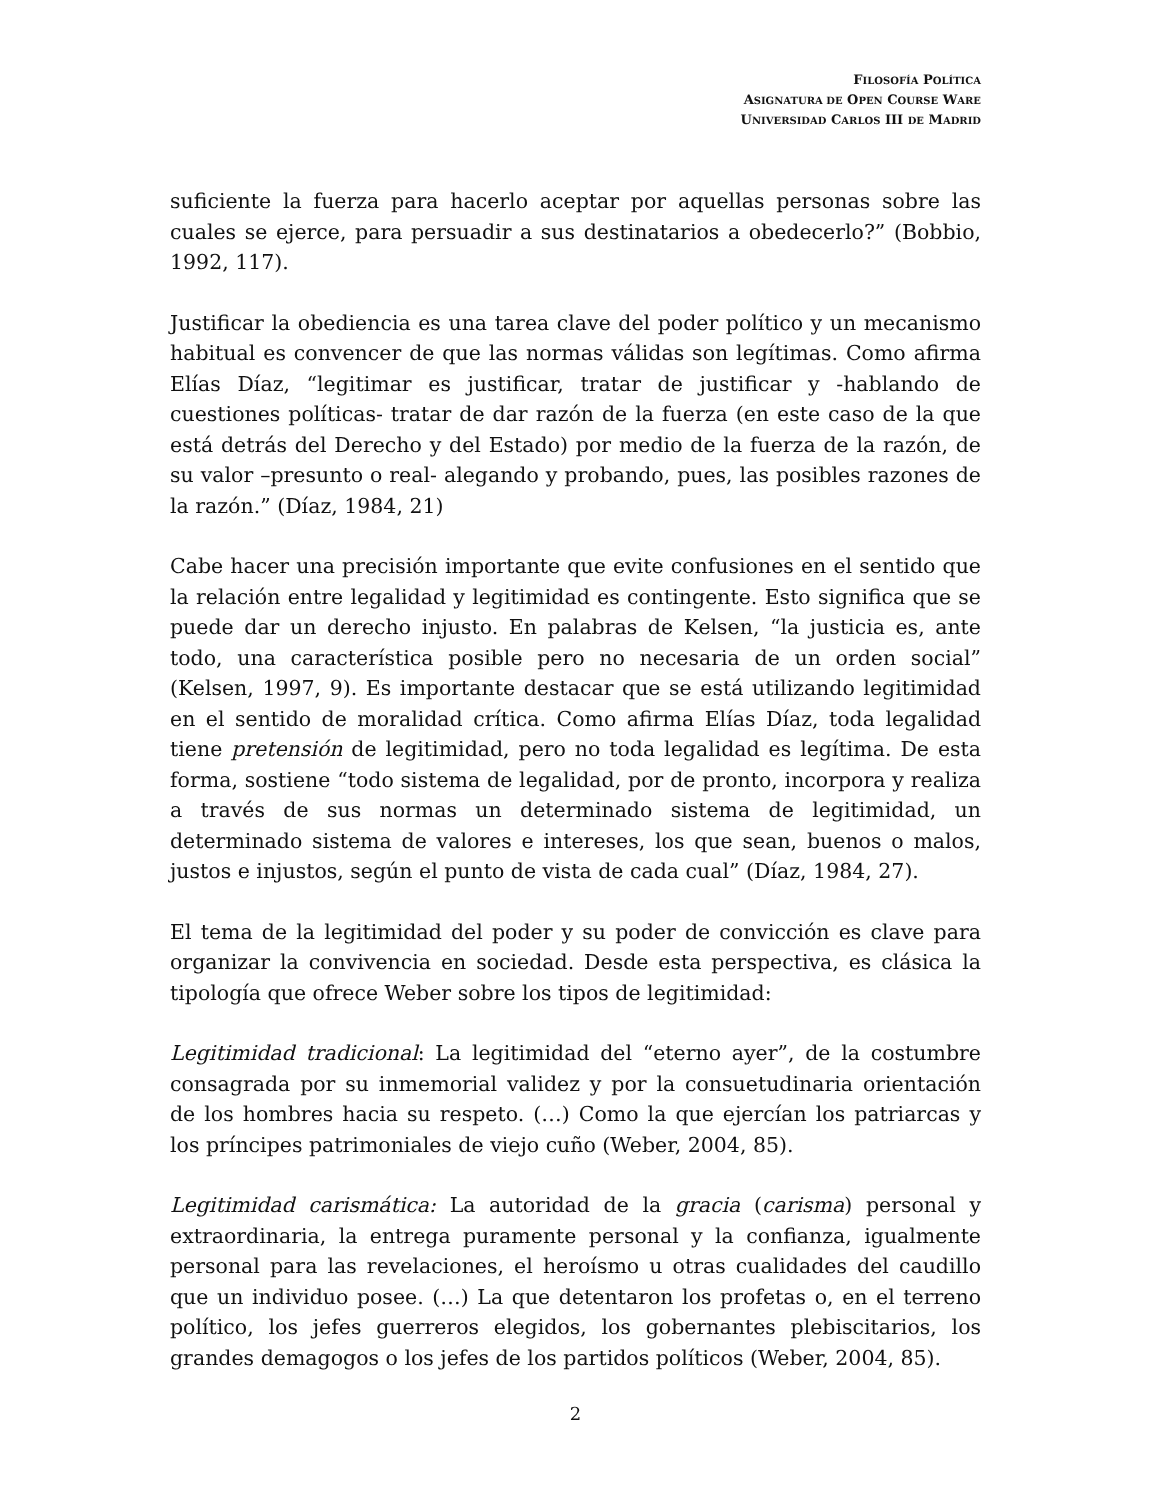FILOSOFÍA POLÍTICA
ASIGNATURA DE OPEN COURSE WARE
UNIVERSIDAD CARLOS III DE MADRID
suficiente la fuerza para hacerlo aceptar por aquellas personas sobre las cuales se ejerce, para persuadir a sus destinatarios a obedecerlo?” (Bobbio, 1992, 117).
Justificar la obediencia es una tarea clave del poder político y un mecanismo habitual es convencer de que las normas válidas son legítimas. Como afirma Elías Díaz, “legitimar es justificar, tratar de justificar y -hablando de cuestiones políticas- tratar de dar razón de la fuerza (en este caso de la que está detrás del Derecho y del Estado) por medio de la fuerza de la razón, de su valor –presunto o real- alegando y probando, pues, las posibles razones de la razón.” (Díaz, 1984, 21)
Cabe hacer una precisión importante que evite confusiones en el sentido que la relación entre legalidad y legitimidad es contingente. Esto significa que se puede dar un derecho injusto. En palabras de Kelsen, “la justicia es, ante todo, una característica posible pero no necesaria de un orden social” (Kelsen, 1997, 9). Es importante destacar que se está utilizando legitimidad en el sentido de moralidad crítica. Como afirma Elías Díaz, toda legalidad tiene pretensión de legitimidad, pero no toda legalidad es legítima. De esta forma, sostiene “todo sistema de legalidad, por de pronto, incorpora y realiza a través de sus normas un determinado sistema de legitimidad, un determinado sistema de valores e intereses, los que sean, buenos o malos, justos e injustos, según el punto de vista de cada cual” (Díaz, 1984, 27).
El tema de la legitimidad del poder y su poder de convicción es clave para organizar la convivencia en sociedad. Desde esta perspectiva, es clásica la tipología que ofrece Weber sobre los tipos de legitimidad:
Legitimidad tradicional: La legitimidad del “eterno ayer”, de la costumbre consagrada por su inmemorial validez y por la consuetudinaria orientación de los hombres hacia su respeto. (…) Como la que ejercían los patriarcas y los príncipes patrimoniales de viejo cuño (Weber, 2004, 85).
Legitimidad carismática: La autoridad de la gracia (carisma) personal y extraordinaria, la entrega puramente personal y la confianza, igualmente personal para las revelaciones, el heroísmo u otras cualidades del caudillo que un individuo posee. (…) La que detentaron los profetas o, en el terreno político, los jefes guerreros elegidos, los gobernantes plebiscitarios, los grandes demagogos o los jefes de los partidos políticos (Weber, 2004, 85).
2